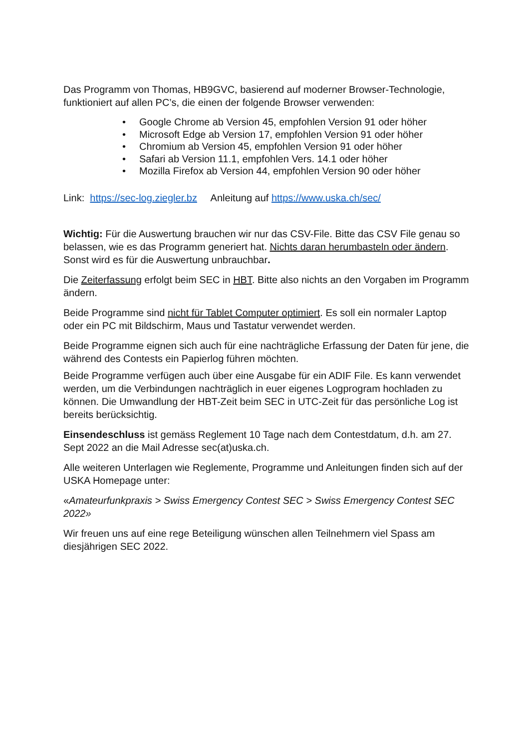Das Programm von Thomas, HB9GVC, basierend auf moderner Browser-Technologie, funktioniert auf allen PC’s, die einen der folgende Browser verwenden:
• Google Chrome ab Version 45, empfohlen Version 91 oder höher
• Microsoft Edge ab Version 17, empfohlen Version 91 oder höher
• Chromium ab Version 45, empfohlen Version 91 oder höher
• Safari ab Version 11.1, empfohlen Vers. 14.1 oder höher
• Mozilla Firefox ab Version 44, empfohlen Version 90 oder höher
Link: https://sec-log.ziegler.bz Anleitung auf https://www.uska.ch/sec/
Wichtig: Für die Auswertung brauchen wir nur das CSV-File. Bitte das CSV File genau so belassen, wie es das Programm generiert hat. Nichts daran herumbasteln oder ändern. Sonst wird es für die Auswertung unbrauchbar.
Die Zeiterfassung erfolgt beim SEC in HBT. Bitte also nichts an den Vorgaben im Programm ändern.
Beide Programme sind nicht für Tablet Computer optimiert. Es soll ein normaler Laptop oder ein PC mit Bildschirm, Maus und Tastatur verwendet werden.
Beide Programme eignen sich auch für eine nachträgliche Erfassung der Daten für jene, die während des Contests ein Papierlog führen möchten.
Beide Programme verfügen auch über eine Ausgabe für ein ADIF File. Es kann verwendet werden, um die Verbindungen nachträglich in euer eigenes Logprogram hochladen zu können. Die Umwandlung der HBT-Zeit beim SEC in UTC-Zeit für das persönliche Log ist bereits berücksichtig.
Einsendeschluss ist gemäss Reglement 10 Tage nach dem Contestdatum, d.h. am 27. Sept 2022 an die Mail Adresse sec(at)uska.ch.
Alle weiteren Unterlagen wie Reglemente, Programme und Anleitungen finden sich auf der USKA Homepage unter:
«Amateurfunkpraxis > Swiss Emergency Contest SEC > Swiss Emergency Contest SEC 2022»
Wir freuen uns auf eine rege Beteiligung wünschen allen Teilnehmern viel Spass am diesjährigen SEC 2022.